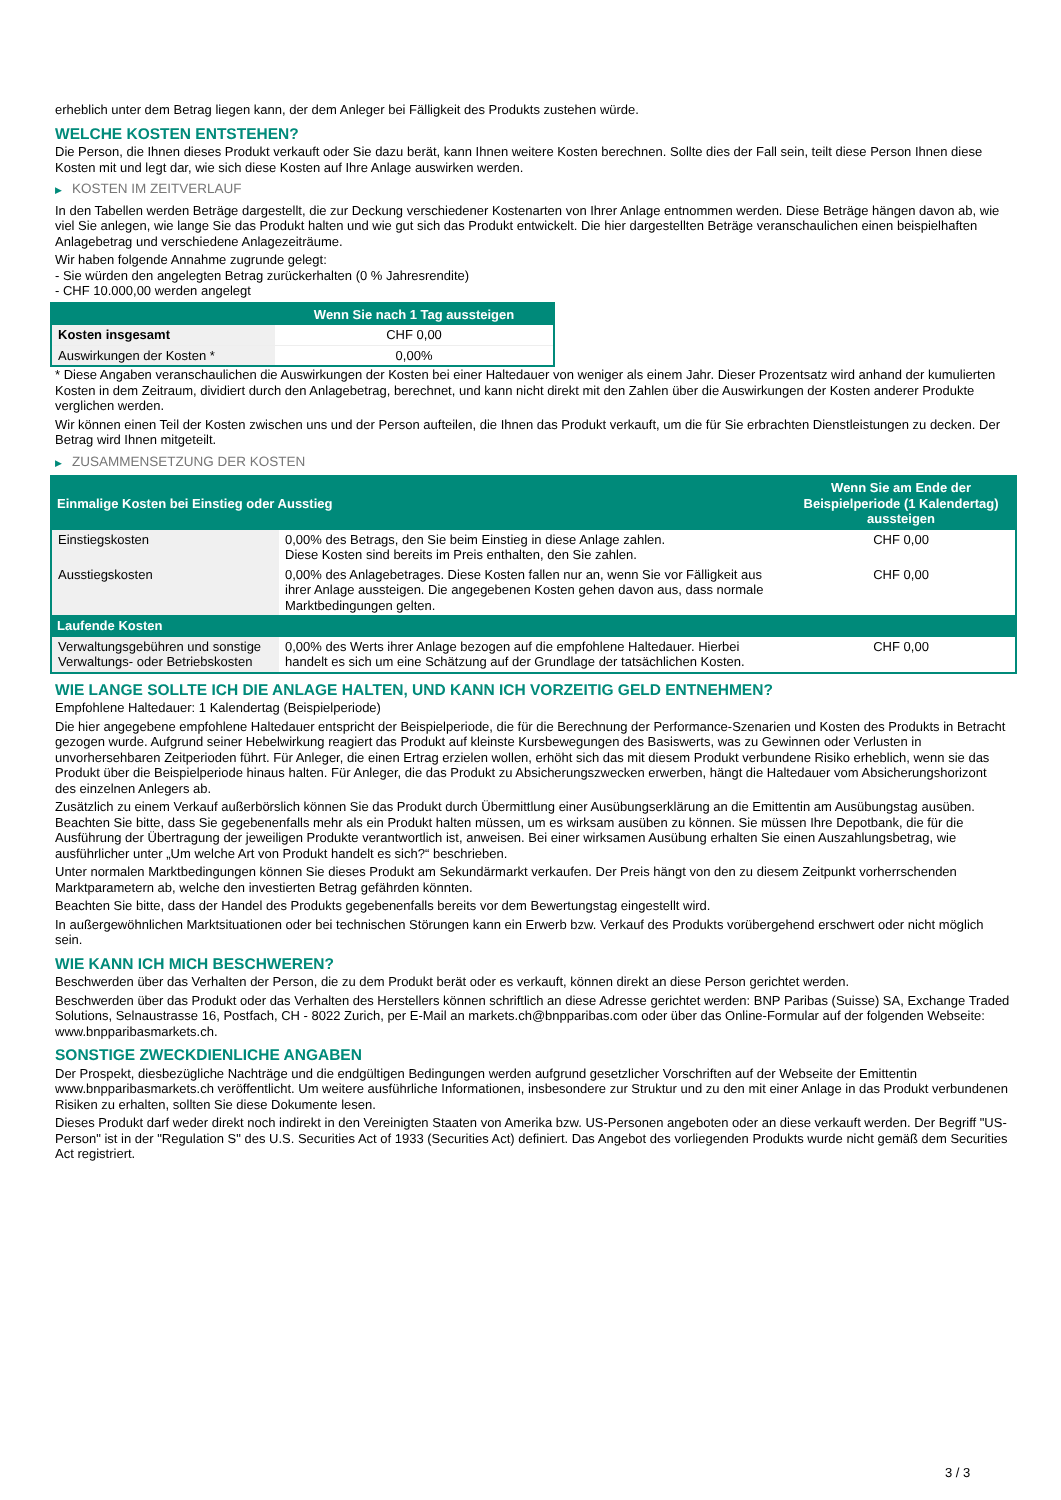erheblich unter dem Betrag liegen kann, der dem Anleger bei Fälligkeit des Produkts zustehen würde.
WELCHE KOSTEN ENTSTEHEN?
Die Person, die Ihnen dieses Produkt verkauft oder Sie dazu berät, kann Ihnen weitere Kosten berechnen. Sollte dies der Fall sein, teilt diese Person Ihnen diese Kosten mit und legt dar, wie sich diese Kosten auf Ihre Anlage auswirken werden.
▶ KOSTEN IM ZEITVERLAUF
In den Tabellen werden Beträge dargestellt, die zur Deckung verschiedener Kostenarten von Ihrer Anlage entnommen werden. Diese Beträge hängen davon ab, wie viel Sie anlegen, wie lange Sie das Produkt halten und wie gut sich das Produkt entwickelt. Die hier dargestellten Beträge veranschaulichen einen beispielhaften Anlagebetrag und verschiedene Anlagezeiträume.
Wir haben folgende Annahme zugrunde gelegt:
- Sie würden den angelegten Betrag zurückerhalten (0 % Jahresrendite)
- CHF 10.000,00 werden angelegt
| | Wenn Sie nach 1 Tag aussteigen |
| --- | --- |
| Kosten insgesamt | CHF 0,00 |
| Auswirkungen der Kosten * | 0,00% |
* Diese Angaben veranschaulichen die Auswirkungen der Kosten bei einer Haltedauer von weniger als einem Jahr. Dieser Prozentsatz wird anhand der kumulierten Kosten in dem Zeitraum, dividiert durch den Anlagebetrag, berechnet, und kann nicht direkt mit den Zahlen über die Auswirkungen der Kosten anderer Produkte verglichen werden.
Wir können einen Teil der Kosten zwischen uns und der Person aufteilen, die Ihnen das Produkt verkauft, um die für Sie erbrachten Dienstleistungen zu decken. Der Betrag wird Ihnen mitgeteilt.
▶ ZUSAMMENSETZUNG DER KOSTEN
| Einmalige Kosten bei Einstieg oder Ausstieg | | Wenn Sie am Ende der Beispielperiode (1 Kalendertag) aussteigen |
| --- | --- | --- |
| Einstiegskosten | 0,00% des Betrags, den Sie beim Einstieg in diese Anlage zahlen. Diese Kosten sind bereits im Preis enthalten, den Sie zahlen. | CHF 0,00 |
| Ausstiegskosten | 0,00% des Anlagebetrages. Diese Kosten fallen nur an, wenn Sie vor Fälligkeit aus ihrer Anlage aussteigen. Die angegebenen Kosten gehen davon aus, dass normale Marktbedingungen gelten. | CHF 0,00 |
| Laufende Kosten | | |
| Verwaltungsgebühren und sonstige Verwaltungs- oder Betriebskosten | 0,00% des Werts ihrer Anlage bezogen auf die empfohlene Haltedauer. Hierbei handelt es sich um eine Schätzung auf der Grundlage der tatsächlichen Kosten. | CHF 0,00 |
WIE LANGE SOLLTE ICH DIE ANLAGE HALTEN, UND KANN ICH VORZEITIG GELD ENTNEHMEN?
Empfohlene Haltedauer: 1 Kalendertag (Beispielperiode)
Die hier angegebene empfohlene Haltedauer entspricht der Beispielperiode, die für die Berechnung der Performance-Szenarien und Kosten des Produkts in Betracht gezogen wurde. Aufgrund seiner Hebelwirkung reagiert das Produkt auf kleinste Kursbewegungen des Basiswerts, was zu Gewinnen oder Verlusten in unvorhersehbaren Zeitperioden führt. Für Anleger, die einen Ertrag erzielen wollen, erhöht sich das mit diesem Produkt verbundene Risiko erheblich, wenn sie das Produkt über die Beispielperiode hinaus halten. Für Anleger, die das Produkt zu Absicherungszwecken erwerben, hängt die Haltedauer vom Absicherungshorizont des einzelnen Anlegers ab.
Zusätzlich zu einem Verkauf außerbörslich können Sie das Produkt durch Übermittlung einer Ausübungserklärung an die Emittentin am Ausübungstag ausüben. Beachten Sie bitte, dass Sie gegebenenfalls mehr als ein Produkt halten müssen, um es wirksam ausüben zu können. Sie müssen Ihre Depotbank, die für die Ausführung der Übertragung der jeweiligen Produkte verantwortlich ist, anweisen. Bei einer wirksamen Ausübung erhalten Sie einen Auszahlungsbetrag, wie ausführlicher unter „Um welche Art von Produkt handelt es sich?“ beschrieben.
Unter normalen Marktbedingungen können Sie dieses Produkt am Sekundärmarkt verkaufen. Der Preis hängt von den zu diesem Zeitpunkt vorherrschenden Marktparametern ab, welche den investierten Betrag gefährden könnten.
Beachten Sie bitte, dass der Handel des Produkts gegebenenfalls bereits vor dem Bewertungstag eingestellt wird.
In außergewöhnlichen Marktsituationen oder bei technischen Störungen kann ein Erwerb bzw. Verkauf des Produkts vorübergehend erschwert oder nicht möglich sein.
WIE KANN ICH MICH BESCHWEREN?
Beschwerden über das Verhalten der Person, die zu dem Produkt berät oder es verkauft, können direkt an diese Person gerichtet werden.
Beschwerden über das Produkt oder das Verhalten des Herstellers können schriftlich an diese Adresse gerichtet werden: BNP Paribas (Suisse) SA, Exchange Traded Solutions, Selnaustrasse 16, Postfach, CH - 8022 Zurich, per E-Mail an markets.ch@bnpparibas.com oder über das Online-Formular auf der folgenden Webseite: www.bnpparibasmarkets.ch.
SONSTIGE ZWECKDIENLICHE ANGABEN
Der Prospekt, diesbezügliche Nachträge und die endgültigen Bedingungen werden aufgrund gesetzlicher Vorschriften auf der Webseite der Emittentin www.bnpparibasmarkets.ch veröffentlicht. Um weitere ausführliche Informationen, insbesondere zur Struktur und zu den mit einer Anlage in das Produkt verbundenen Risiken zu erhalten, sollten Sie diese Dokumente lesen.
Dieses Produkt darf weder direkt noch indirekt in den Vereinigten Staaten von Amerika bzw. US-Personen angeboten oder an diese verkauft werden. Der Begriff "US-Person" ist in der "Regulation S" des U.S. Securities Act of 1933 (Securities Act) definiert. Das Angebot des vorliegenden Produkts wurde nicht gemäß dem Securities Act registriert.
3 / 3